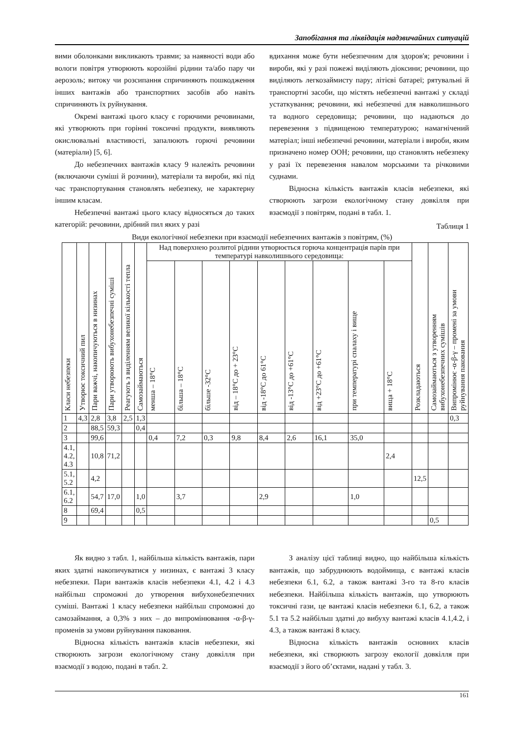Запобігання та ліквідація надзвичайних ситуацій
вими оболонками викликають травми; за наявності води або вологи повітря утворюють корозійні рідини та/або пару чи аерозоль; витоку чи розсипання спричиняють пошкодження інших вантажів або транспортних засобів або навіть спричиняють їх руйнування.
Окремі вантажі цього класу є горючими речовинами, які утворюють при горінні токсичні продукти, виявляють окислювальні властивості, запалюють горючі речовини (матеріали) [5, 6].
До небезпечних вантажів класу 9 належіть речовини (включаючи суміші й розчини), матеріали та вироби, які під час транспортування становлять небезпеку, не характерну іншим класам.
Небезпечні вантажі цього класу відносяться до таких категорій: речовини, дрібний пил яких у разі
вдихання може бути небезпечним для здоров'я; речовини і вироби, які у разі пожежі виділяють діоксини; речовини, що виділяють легкозаймисту пару; літієві батареї; рятувальні й транспортні засоби, що містять небезпечні вантажі у складі устаткування; речовини, які небезпечні для навколишнього та водного середовища; речовини, що надаються до перевезення з підвищеною температурою; намагнічений матеріал; інші небезпечні речовини, матеріали і вироби, яким призначено номер ООН; речовини, що становлять небезпеку у разі їх перевезення навалом морськими та річковими суднами.
Відносна кількість вантажів класів небезпеки, які створюють загрози екологічному стану довкілля при взаємодії з повітрям, подані в табл. 1.
Таблиця 1
Види екологічної небезпеки при взаємодії небезпечних вантажів з повітрям, (%)
| Класи небезпеки | Утворює токсичний пил | Пари важчі, накопичуються в низинах | Пари утворюють вибухонебезпечні суміші | Реагують з виділенням великої кількості тепла | Самозаймаються | Над поверхнею розлитої рідини утворюється горюча концентрація парів при температурі навколишнього середовища: | | | | | | | | | Розкладаються | Самозаймаються з утворенням вибухонебезпечних сумішів | Випромінює -α-β-γ – промені за умови руйнування пакования |
| --- | --- | --- | --- | --- | --- | --- | --- | --- | --- | --- | --- | --- | --- | --- | --- | --- | --- |
| | | | | | | менша – 18°С | більша – 18°С | більше -32°С | від – 18°С до + 23°С | від -18°С до 61°С | від -13°С до +61°С | від +23°С до +61°С | при температурі спалаху і вище | вища + 18°С | | | |
| 1 | 4,3 | 2,8 | 3,8 | 2,5 | 1,3 | | | | | | | | | | | | 0,3 |
| 2 | | 88,5 | 59,3 | | 0,4 | | | | | | | | | | | | |
| 3 | | 99,6 | | | | 0,4 | 7,2 | 0,3 | 9,8 | 8,4 | 2,6 | 16,1 | 35,0 | | | | |
| 4.1, 4.2, 4.3 | | 10,8 | 71,2 | | | | | | | | | | | 2,4 | | | |
| 5.1, 5.2 | | 4,2 | | | | | | | | | | | | | 12,5 | | |
| 6.1, 6.2 | | 54,7 | 17,0 | | 1,0 | | 3,7 | | | 2,9 | | | 1,0 | | | | |
| 8 | | 69,4 | | | 0,5 | | | | | | | | | | | | |
| 9 | | | | | | | | | | | | | | | | 0,5 | |
Як видно з табл. 1, найбільша кількість вантажів, пари яких здатні накопичуватися у низинах, є вантажі 3 класу небезпеки. Пари вантажів класів небезпеки 4.1, 4.2 і 4.3 найбільш спроможні до утворення вибухонебезпечних суміші. Вантажі 1 класу небезпеки найбільш спроможні до самозаймання, а 0,3% з них – до випромінювання -α-β-γ- променів за умови руйнування паковання.
Відносна кількість вантажів класів небезпеки, які створюють загрози екологічному стану довкілля при взаємодії з водою, подані в табл. 2.
З аналізу цієї таблиці видно, що найбільша кількість вантажів, що забруднюють водоймища, є вантажі класів небезпеки 6.1, 6.2, а також вантажі 3-го та 8-го класів небезпеки. Найбільша кількість вантажів, що утворюють токсичні гази, це вантажі класів небезпеки 6.1, 6.2, а також 5.1 та 5.2 найбільш здатні до вибуху вантажі класів 4.1,4.2, і 4.3, а також вантажі 8 класу.
Відносна кількість вантажів основних класів небезпеки, які створюють загрозу екології довкілля при взаємодії з його об’єктами, надані у табл. 3.
161